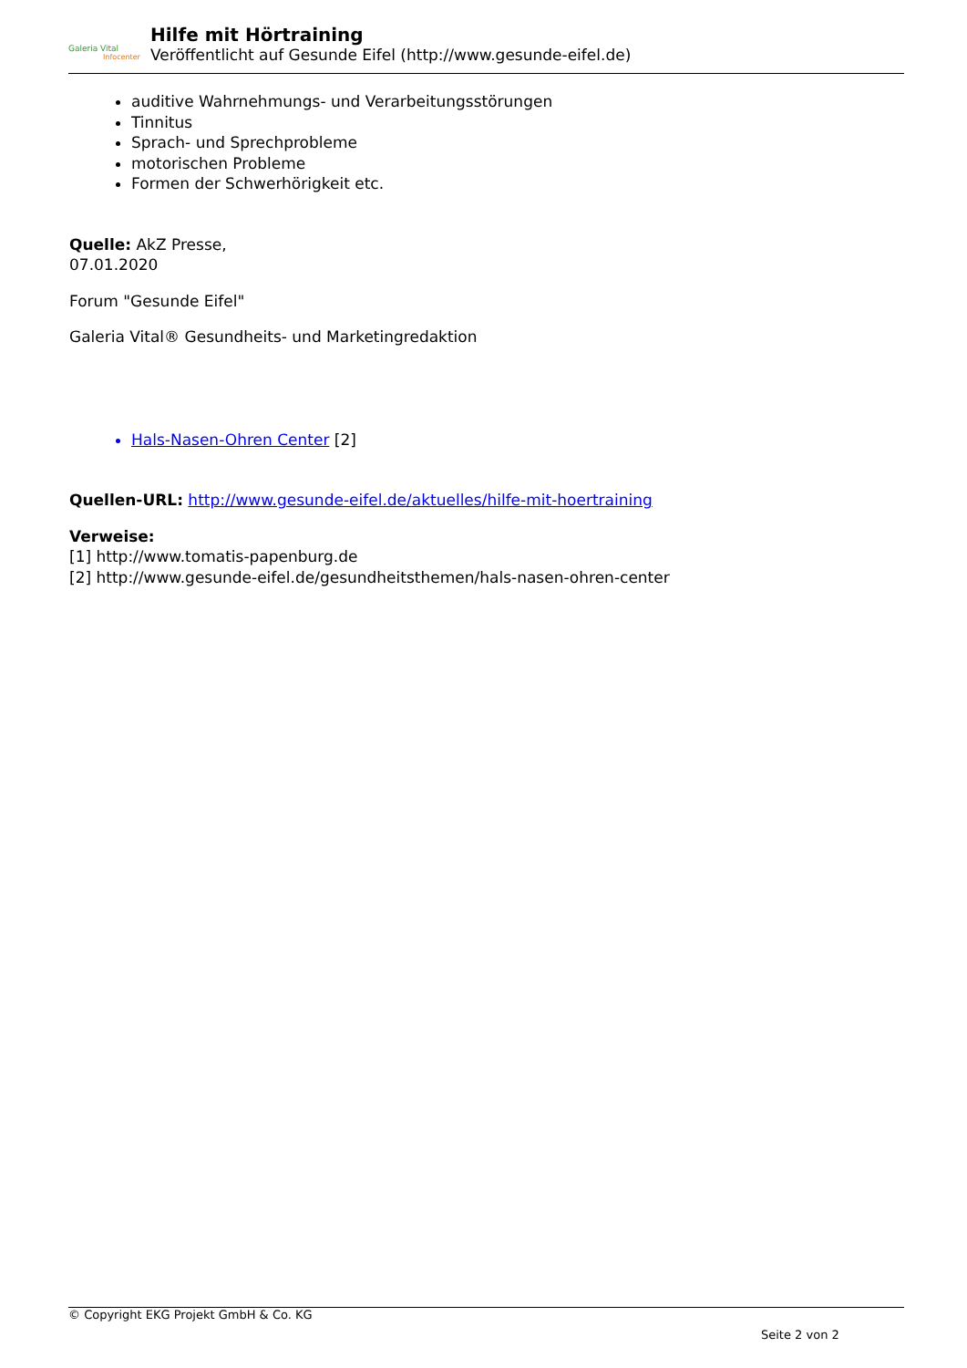Galeria Vital
Infocenter
Hilfe mit Hörtraining
Veröffentlicht auf Gesunde Eifel (http://www.gesunde-eifel.de)
auditive Wahrnehmungs- und Verarbeitungsstörungen
Tinnitus
Sprach- und Sprechprobleme
motorischen Probleme
Formen der Schwerhörigkeit etc.
Quelle: AkZ Presse,
07.01.2020
Forum "Gesunde Eifel"
Galeria Vital® Gesundheits- und Marketingredaktion
Hals-Nasen-Ohren Center [2]
Quellen-URL: http://www.gesunde-eifel.de/aktuelles/hilfe-mit-hoertraining
Verweise:
[1] http://www.tomatis-papenburg.de
[2] http://www.gesunde-eifel.de/gesundheitsthemen/hals-nasen-ohren-center
© Copyright EKG Projekt GmbH & Co. KG
Seite 2 von 2